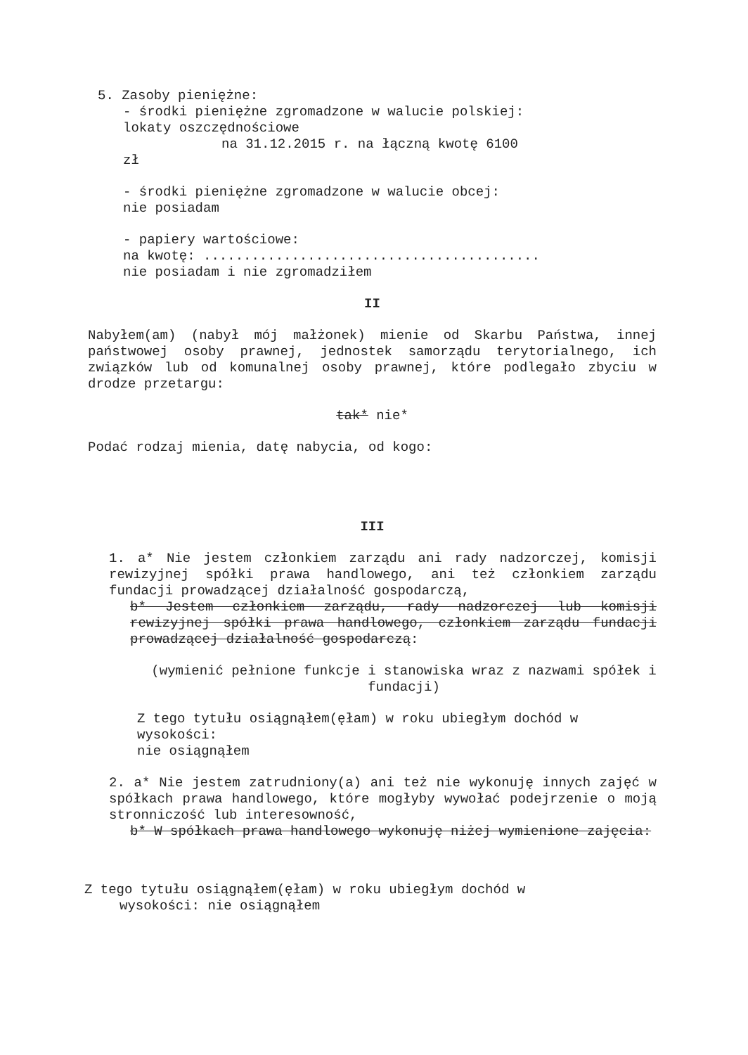5. Zasoby pieniężne:
- środki pieniężne zgromadzone w walucie polskiej:
lokaty oszczędnościowe
na 31.12.2015 r. na łączną kwotę 6100
zł
- środki pieniężne zgromadzone w walucie obcej:
nie posiadam
- papiery wartościowe:
na kwotę: ..........................................
nie posiadam i nie zgromadziłem
II
Nabyłem(am) (nabył mój małżonek) mienie od Skarbu Państwa, innej państwowej osoby prawnej, jednostek samorządu terytorialnego, ich związków lub od komunalnej osoby prawnej, które podlegało zbyciu w drodze przetargu:
tak* nie*
Podać rodzaj mienia, datę nabycia, od kogo:
III
1. a* Nie jestem członkiem zarządu ani rady nadzorczej, komisji rewizyjnej spółki prawa handlowego, ani też członkiem zarządu fundacji prowadzącej działalność gospodarczą,
b* Jestem członkiem zarządu, rady nadzorczej lub komisji rewizyjnej spółki prawa handlowego, członkiem zarządu fundacji prowadzącej działalność gospodarczą:
(wymienić pełnione funkcje i stanowiska wraz z nazwami spółek i fundacji)
Z tego tytułu osiągnąłem(ęłam) w roku ubiegłym dochód w wysokości:
nie osiągnąłem
2. a* Nie jestem zatrudniony(a) ani też nie wykonuję innych zajęć w spółkach prawa handlowego, które mogłyby wywołać podejrzenie o moją stronniczość lub interesowność,
b* W spółkach prawa handlowego wykonuję niżej wymienione zajęcia:
Z tego tytułu osiągnąłem(ęłam) w roku ubiegłym dochód w
wysokości: nie osiągnąłem